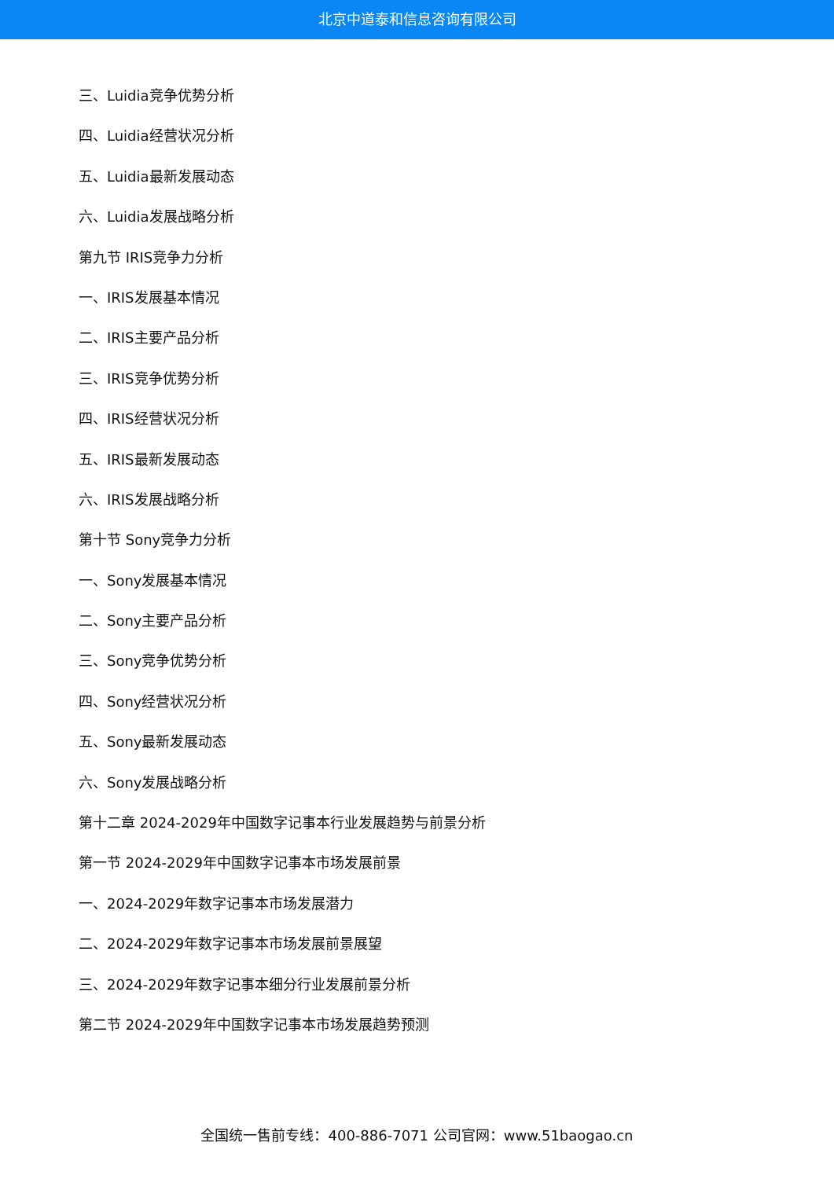北京中道泰和信息咨询有限公司
三、Luidia竞争优势分析
四、Luidia经营状况分析
五、Luidia最新发展动态
六、Luidia发展战略分析
第九节 IRIS竞争力分析
一、IRIS发展基本情况
二、IRIS主要产品分析
三、IRIS竞争优势分析
四、IRIS经营状况分析
五、IRIS最新发展动态
六、IRIS发展战略分析
第十节 Sony竞争力分析
一、Sony发展基本情况
二、Sony主要产品分析
三、Sony竞争优势分析
四、Sony经营状况分析
五、Sony最新发展动态
六、Sony发展战略分析
第十二章 2024-2029年中国数字记事本行业发展趋势与前景分析
第一节 2024-2029年中国数字记事本市场发展前景
一、2024-2029年数字记事本市场发展潜力
二、2024-2029年数字记事本市场发展前景展望
三、2024-2029年数字记事本细分行业发展前景分析
第二节 2024-2029年中国数字记事本市场发展趋势预测
全国统一售前专线：400-886-7071 公司官网：www.51baogao.cn